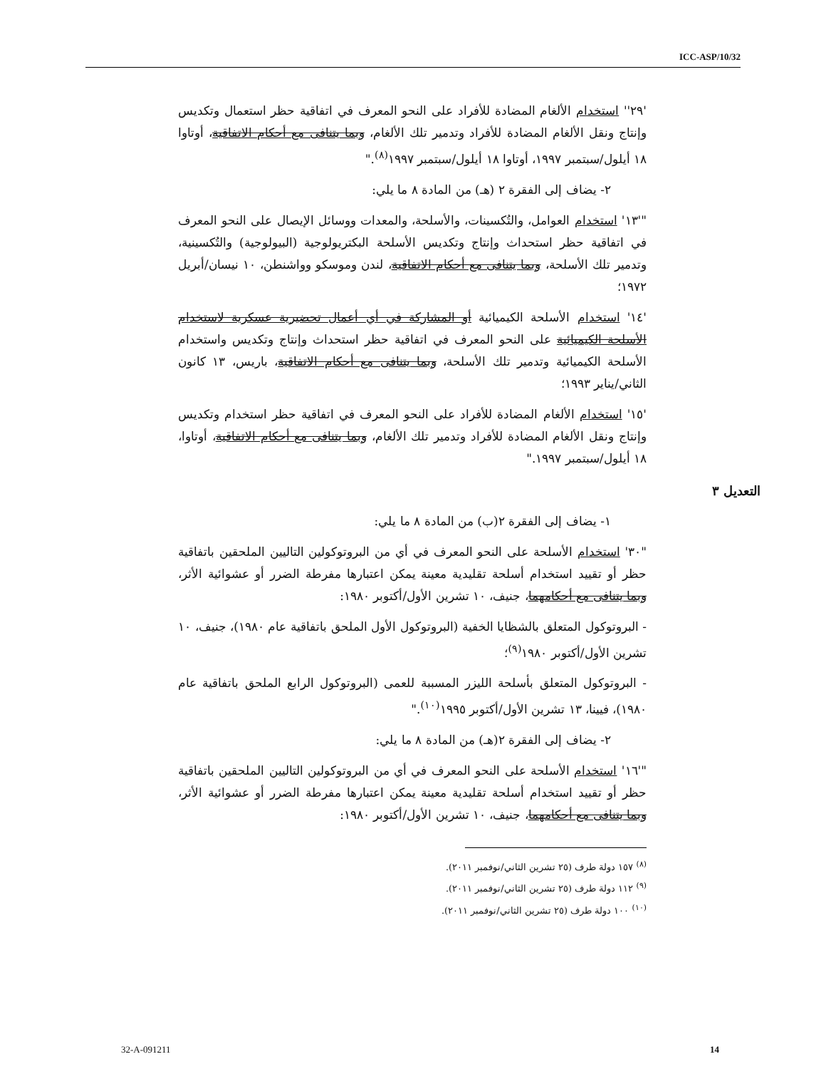ICC-ASP/10/32
'٢٩'' استخدام الألغام المضادة للأفراد على النحو المعرف في اتفاقية حظر استعمال وتكديس وإنتاج ونقل الألغام المضادة للأفراد وتدمير تلك الألغام، وبما يتنافى مع أحكام الاتفاقية، أوتاوا ١٨ أيلول/سبتمبر ١٩٩٧، أوتاوا ١٨ أيلول/سبتمبر ١٩٩٧<sup>(٨)</sup>."
٢- يضاف إلى الفقرة ٢ (هـ) من المادة ٨ ما يلي:
"'١٣' استخدام العوامل، والتُكسينات، والأسلحة، والمعدات ووسائل الإيصال على النحو المعرف في اتفاقية حظر استحداث وإنتاج وتكديس الأسلحة البكتريولوجية (البيولوجية) والتُكسينية، وتدمير تلك الأسلحة، وبما يتنافى مع أحكام الاتفاقية، لندن وموسكو وواشنطن، ١٠ نيسان/أبريل ١٩٧٢؛
'١٤' استخدام الأسلحة الكيميائية أو المشاركة في أي أعمال تحضيرية عسكرية لاستخدام الأسلحة الكيميائية على النحو المعرف في اتفاقية حظر استحداث وإنتاج وتكديس واستخدام الأسلحة الكيميائية وتدمير تلك الأسلحة، وبما يتنافى مع أحكام الاتفاقية، باريس، ١٣ كانون الثاني/يناير ١٩٩٣؛
'١٥' استخدام الألغام المضادة للأفراد على النحو المعرف في اتفاقية حظر استخدام وتكديس وإنتاج ونقل الألغام المضادة للأفراد وتدمير تلك الألغام، وبما يتنافى مع أحكام الاتفاقية، أوتاوا، ١٨ أيلول/سبتمبر ١٩٩٧."
التعديل ٣
١- يضاف إلى الفقرة ٢(ب) من المادة ٨ ما يلي:
"٣٠' استخدام الأسلحة على النحو المعرف في أي من البروتوكولين التاليين الملحقين باتفاقية حظر أو تقييد استخدام أسلحة تقليدية معينة يمكن اعتبارها مفرطة الضرر أو عشوائية الأثر، وبما يتنافى مع أحكامهما، جنيف، ١٠ تشرين الأول/أكتوبر ١٩٨٠:
- البروتوكول المتعلق بالشظايا الخفية (البروتوكول الأول الملحق باتفاقية عام ١٩٨٠)، جنيف، ١٠ تشرين الأول/أكتوبر ١٩٨٠<sup>(٩)</sup>؛
- البروتوكول المتعلق بأسلحة الليزر المسببة للعمى (البروتوكول الرابع الملحق باتفاقية عام ١٩٨٠)، فيينا، ١٣ تشرين الأول/أكتوبر ١٩٩٥<sup>(١٠)</sup>."
٢- يضاف إلى الفقرة ٢(هـ) من المادة ٨ ما يلي:
"'١٦' استخدام الأسلحة على النحو المعرف في أي من البروتوكولين التاليين الملحقين باتفاقية حظر أو تقييد استخدام أسلحة تقليدية معينة يمكن اعتبارها مفرطة الضرر أو عشوائية الأثر، وبما يتنافى مع أحكامهما، جنيف، ١٠ تشرين الأول/أكتوبر ١٩٨٠:
<sup>(٨)</sup> ١٥٧ دولة طرف (٢٥ تشرين الثاني/نوفمبر ٢٠١١).
<sup>(٩)</sup> ١١٢ دولة طرف (٢٥ تشرين الثاني/نوفمبر ٢٠١١).
<sup>(١٠)</sup> ١٠٠ دولة طرف (٢٥ تشرين الثاني/نوفمبر ٢٠١١).
32-A-091211 14